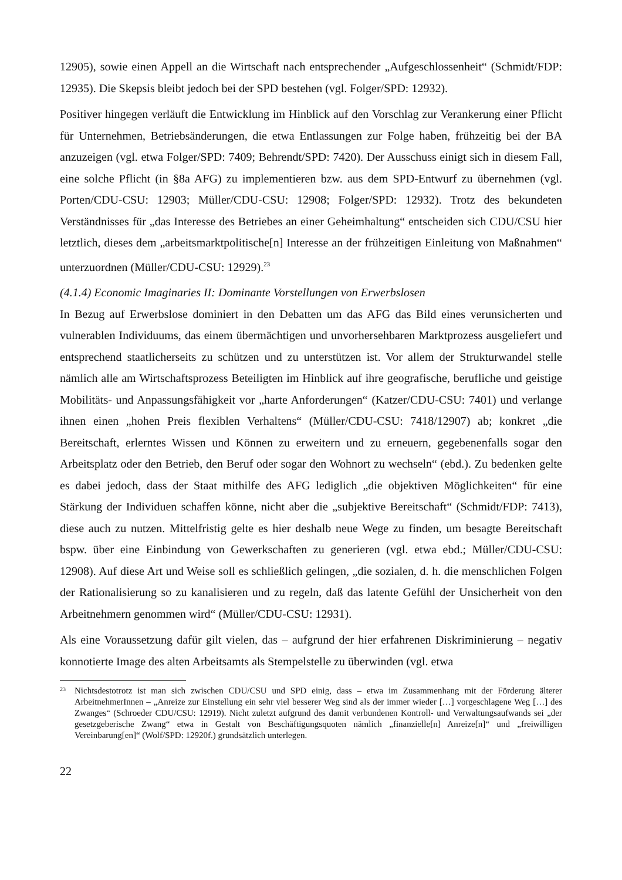12905), sowie einen Appell an die Wirtschaft nach entsprechender „Aufgeschlossenheit“ (Schmidt/FDP: 12935). Die Skepsis bleibt jedoch bei der SPD bestehen (vgl. Folger/SPD: 12932).
Positiver hingegen verläuft die Entwicklung im Hinblick auf den Vorschlag zur Verankerung einer Pflicht für Unternehmen, Betriebsänderungen, die etwa Entlassungen zur Folge haben, frühzeitig bei der BA anzuzeigen (vgl. etwa Folger/SPD: 7409; Behrendt/SPD: 7420). Der Ausschuss einigt sich in diesem Fall, eine solche Pflicht (in §8a AFG) zu implementieren bzw. aus dem SPD-Entwurf zu übernehmen (vgl. Porten/CDU-CSU: 12903; Müller/CDU-CSU: 12908; Folger/SPD: 12932). Trotz des bekundeten Verständnisses für „das Interesse des Betriebes an einer Geheimhaltung“ entscheiden sich CDU/CSU hier letztlich, dieses dem „arbeitsmarktpolitische[n] Interesse an der frühzeitigen Einleitung von Maßnahmen“ unterzuordnen (Müller/CDU-CSU: 12929).<sup>23</sup>
(4.1.4) Economic Imaginaries II: Dominante Vorstellungen von Erwerbslosen
In Bezug auf Erwerbslose dominiert in den Debatten um das AFG das Bild eines verunsicherten und vulnerablen Individuums, das einem übermächtigen und unvorhersehbaren Marktprozess ausgeliefert und entsprechend staatlicherseits zu schützen und zu unterstützen ist. Vor allem der Strukturwandel stelle nämlich alle am Wirtschaftsprozess Beteiligten im Hinblick auf ihre geografische, berufliche und geistige Mobilitäts- und Anpassungsfähigkeit vor „harte Anforderungen“ (Katzer/CDU-CSU: 7401) und verlange ihnen einen „hohen Preis flexiblen Verhaltens“ (Müller/CDU-CSU: 7418/12907) ab; konkret „die Bereitschaft, erlerntes Wissen und Können zu erweitern und zu erneuern, gegebenenfalls sogar den Arbeitsplatz oder den Betrieb, den Beruf oder sogar den Wohnort zu wechseln“ (ebd.). Zu bedenken gelte es dabei jedoch, dass der Staat mithilfe des AFG lediglich „die objektiven Möglichkeiten“ für eine Stärkung der Individuen schaffen könne, nicht aber die „subjektive Bereitschaft“ (Schmidt/FDP: 7413), diese auch zu nutzen. Mittelfristig gelte es hier deshalb neue Wege zu finden, um besagte Bereitschaft bspw. über eine Einbindung von Gewerkschaften zu generieren (vgl. etwa ebd.; Müller/CDU-CSU: 12908). Auf diese Art und Weise soll es schließlich gelingen, „die sozialen, d. h. die menschlichen Folgen der Rationalisierung so zu kanalisieren und zu regeln, daß das latente Gefühl der Unsicherheit von den Arbeitnehmern genommen wird“ (Müller/CDU-CSU: 12931).
Als eine Voraussetzung dafür gilt vielen, das – aufgrund der hier erfahrenen Diskriminierung – negativ konnotierte Image des alten Arbeitsamts als Stempelstelle zu überwinden (vgl. etwa
23 Nichtsdestotrotz ist man sich zwischen CDU/CSU und SPD einig, dass – etwa im Zusammenhang mit der Förderung älterer ArbeitnehmerInnen – „Anreize zur Einstellung ein sehr viel besserer Weg sind als der immer wieder […] vorgeschlagene Weg […] des Zwanges“ (Schroeder CDU/CSU: 12919). Nicht zuletzt aufgrund des damit verbundenen Kontroll- und Verwaltungsaufwands sei „der gesetzgeberische Zwang“ etwa in Gestalt von Beschäftigungsquoten nämlich „finanzielle[n] Anreize[n]“ und „freiwilligen Vereinbarung[en]“ (Wolf/SPD: 12920f.) grundsätzlich unterlegen.
22